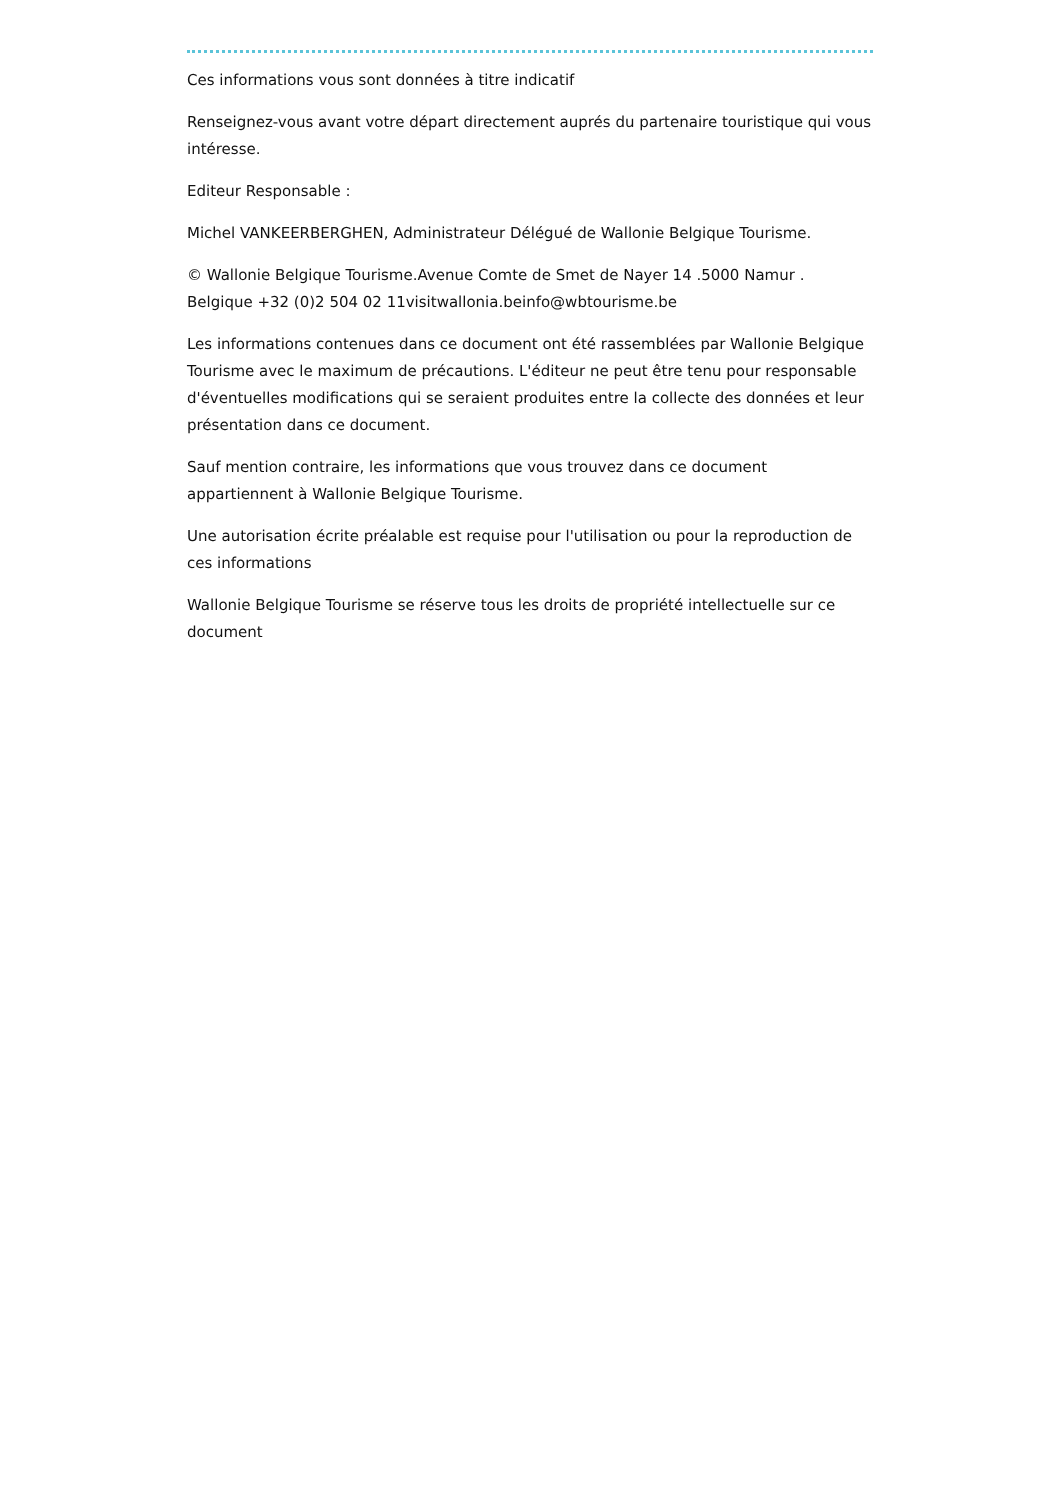Ces informations vous sont données à titre indicatif
Renseignez-vous avant votre départ directement auprés du partenaire touristique qui vous intéresse.
Editeur Responsable :
Michel VANKEERBERGHEN, Administrateur Délégué de Wallonie Belgique Tourisme.
© Wallonie Belgique Tourisme.Avenue Comte de Smet de Nayer 14 .5000 Namur . Belgique +32 (0)2 504 02 11visitwallonia.beinfo@wbtourisme.be
Les informations contenues dans ce document ont été rassemblées par Wallonie Belgique Tourisme avec le maximum de précautions. L'éditeur ne peut être tenu pour responsable d'éventuelles modifications qui se seraient produites entre la collecte des données et leur présentation dans ce document.
Sauf mention contraire, les informations que vous trouvez dans ce document appartiennent à Wallonie Belgique Tourisme.
Une autorisation écrite préalable est requise pour l'utilisation ou pour la reproduction de ces informations
Wallonie Belgique Tourisme se réserve tous les droits de propriété intellectuelle sur ce document